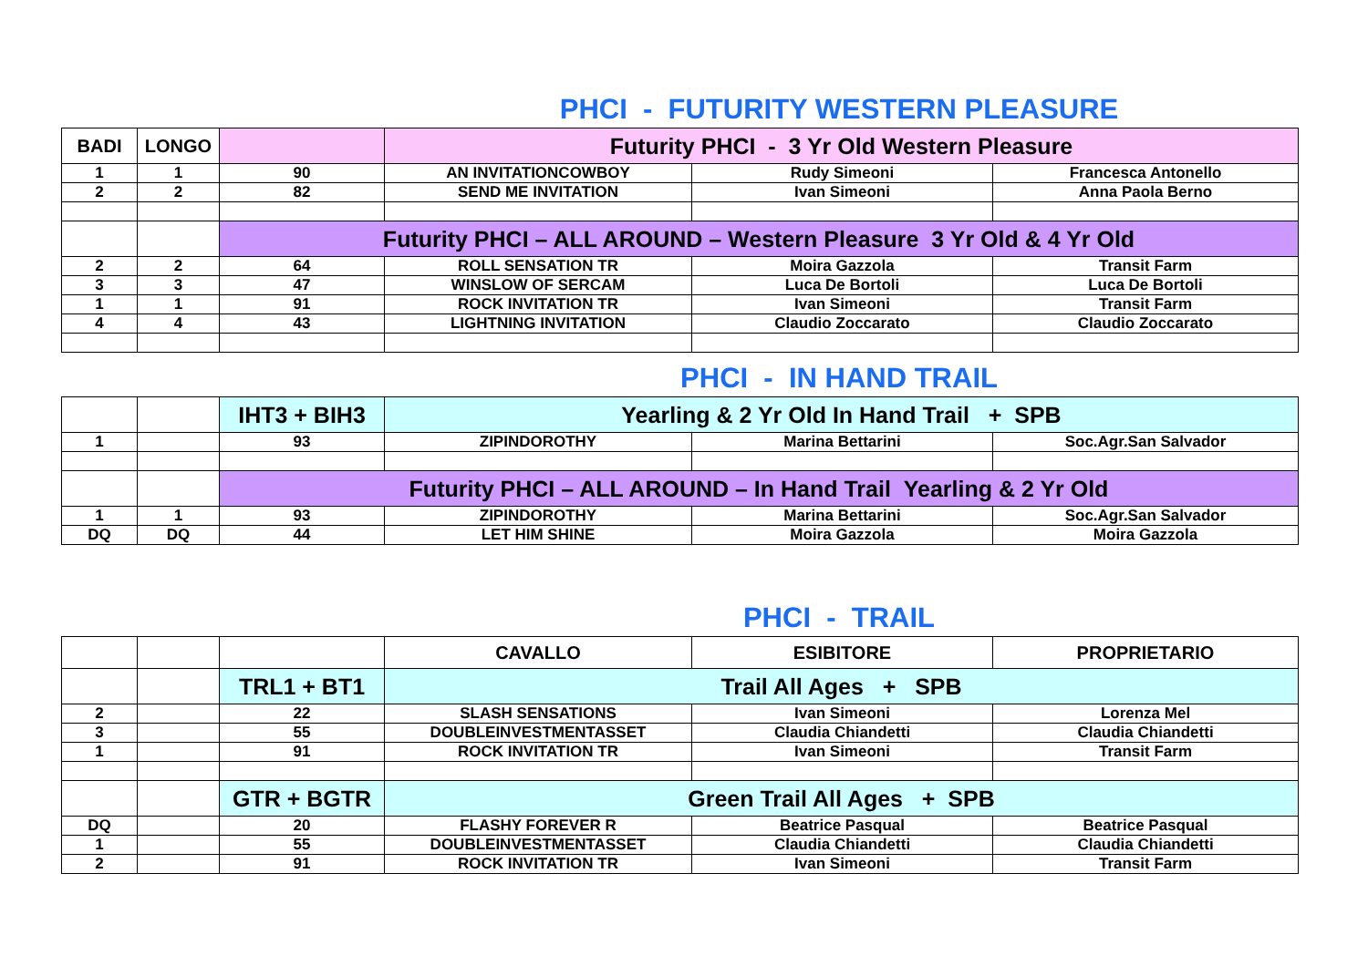PHCI - FUTURITY WESTERN PLEASURE
| BADI | LONGO | | Futurity PHCI - 3 Yr Old Western Pleasure | | |
| 1 | 1 | 90 | AN INVITATIONCOWBOY | Rudy Simeoni | Francesca Antonello |
| 2 | 2 | 82 | SEND ME INVITATION | Ivan Simeoni | Anna Paola Berno |
| | | Futurity PHCI – ALL AROUND – Western Pleasure 3 Yr Old & 4 Yr Old | | | |
| 2 | 2 | 64 | ROLL SENSATION TR | Moira Gazzola | Transit Farm |
| 3 | 3 | 47 | WINSLOW OF SERCAM | Luca De Bortoli | Luca De Bortoli |
| 1 | 1 | 91 | ROCK INVITATION TR | Ivan Simeoni | Transit Farm |
| 4 | 4 | 43 | LIGHTNING INVITATION | Claudio Zoccarato | Claudio Zoccarato |
PHCI - IN HAND TRAIL
| | | IHT3 + BIH3 | Yearling & 2 Yr Old In Hand Trail + SPB | | |
| 1 | | 93 | ZIPINDOROTHY | Marina Bettarini | Soc.Agr.San Salvador |
| | | Futurity PHCI – ALL AROUND – In Hand Trail Yearling & 2 Yr Old | | | |
| 1 | 1 | 93 | ZIPINDOROTHY | Marina Bettarini | Soc.Agr.San Salvador |
| DQ | DQ | 44 | LET HIM SHINE | Moira Gazzola | Moira Gazzola |
PHCI - TRAIL
| | | | CAVALLO | ESIBITORE | PROPRIETARIO |
| | | TRL1 + BT1 | Trail All Ages + SPB | | |
| 2 | | 22 | SLASH SENSATIONS | Ivan Simeoni | Lorenza Mel |
| 3 | | 55 | DOUBLEINVESTMENTASSET | Claudia Chiandetti | Claudia Chiandetti |
| 1 | | 91 | ROCK INVITATION TR | Ivan Simeoni | Transit Farm |
| | | GTR + BGTR | Green Trail All Ages + SPB | | |
| DQ | | 20 | FLASHY FOREVER R | Beatrice Pasqual | Beatrice Pasqual |
| 1 | | 55 | DOUBLEINVESTMENTASSET | Claudia Chiandetti | Claudia Chiandetti |
| 2 | | 91 | ROCK INVITATION TR | Ivan Simeoni | Transit Farm |